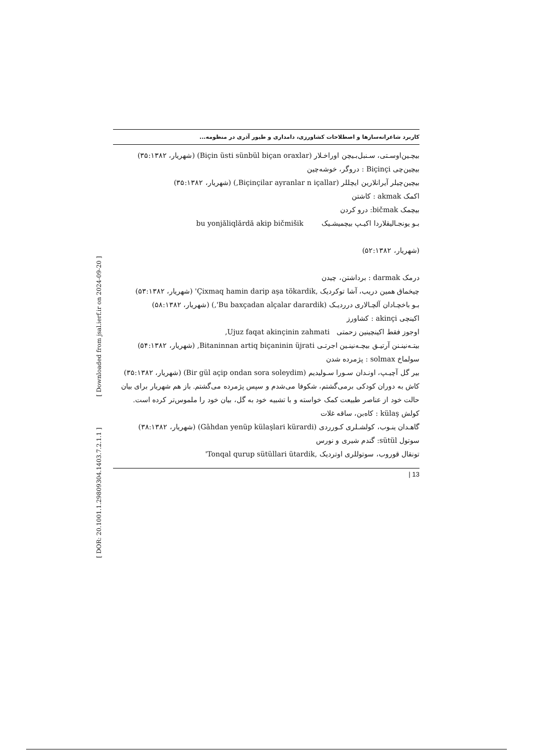[ DOR: 20.1001.1.29809304.1403.7.2.1.1 ] [ Downloaded from jsal.ierf.ir on 2024-09-20 ]
کاربرد شاعرانه‌سازها و اصطلاحات کشاورزی، دامداری و طیور آذری در منظومه...
بیچـین‌اوسـتی، سـنبل‌بـیچن اوراخـلار (Biçin üsti sünbül biçan oraxlar) (شهریار، ۳۵:۱۳۸۲)
بیچین‌چی Biçinçi : دروگر، خوشه‌چین
بیچین‌چیلر آیرانلارین ایچللر (Biçinçilar ayranlar n içallar,) (شهریار، ۳۵:۱۳۸۲)
اکمک akmak : کاشتن
بیچمک bičmak: درو کردن
بـو یونجـالیقلاردا اکیـپ بیچمیشـیک bu yonjăliqlărdă akip bičmišik
(شهریار، ۵۲:۱۳۸۲)
درمک darmak : برداشتن، چیدن
چیخماق همین دریب، آشا توکردیک ,Çixmaq hamin darip aşa tökardik' (شهریار، ۵۳:۱۳۸۲)
بـو باخچـادان آلچـالاری درردیـک (Bu baxçadan alçalar darardik',) (شهریار، ۵۸:۱۳۸۲)
اکینچی akinçi : کشاورز
اوجوز فقط اکینچینین زحمتی Ujuz faqat akinçinin zahmati,
بیتـه‌نینـنن آرتیـق بیچـه‌نینـین اجرتـی Bitaninnan artiq biçaninin üjrati, (شهریار، ۵۴:۱۳۸۲)
سولماخ solmax : پژمرده شدن
بیر گل آچیـپ، اونـدان سـورا سـولیدیم (Bir gül açip ondan sora soleydim) (شهریار، ۳۵:۱۳۸۲)
کاش به دوران کودکی برمی‌گشتم، شکوفا می‌شدم و سپس پژمرده می‌گشتم. باز هم شهریار برای بیان حالت خود از عناصر طبیعت کمک خواسته و با تشبیه خود به گل، بیان خود را ملموس‌تر کرده است.
کولش külaş : کاه‌بن، ساقه غلات
گاهـدان ینـوب، کولشـلری کـورردی (Gāhdan yenüp külaşlari kürardi) (شهریار، ۳۸:۱۳۸۲)
سوتول sütül: گندم شیری و نورس
تونقال قوروب، سوتوللری اوتردیک ,Tonqal qurup sütüllari ütardik'
| 13